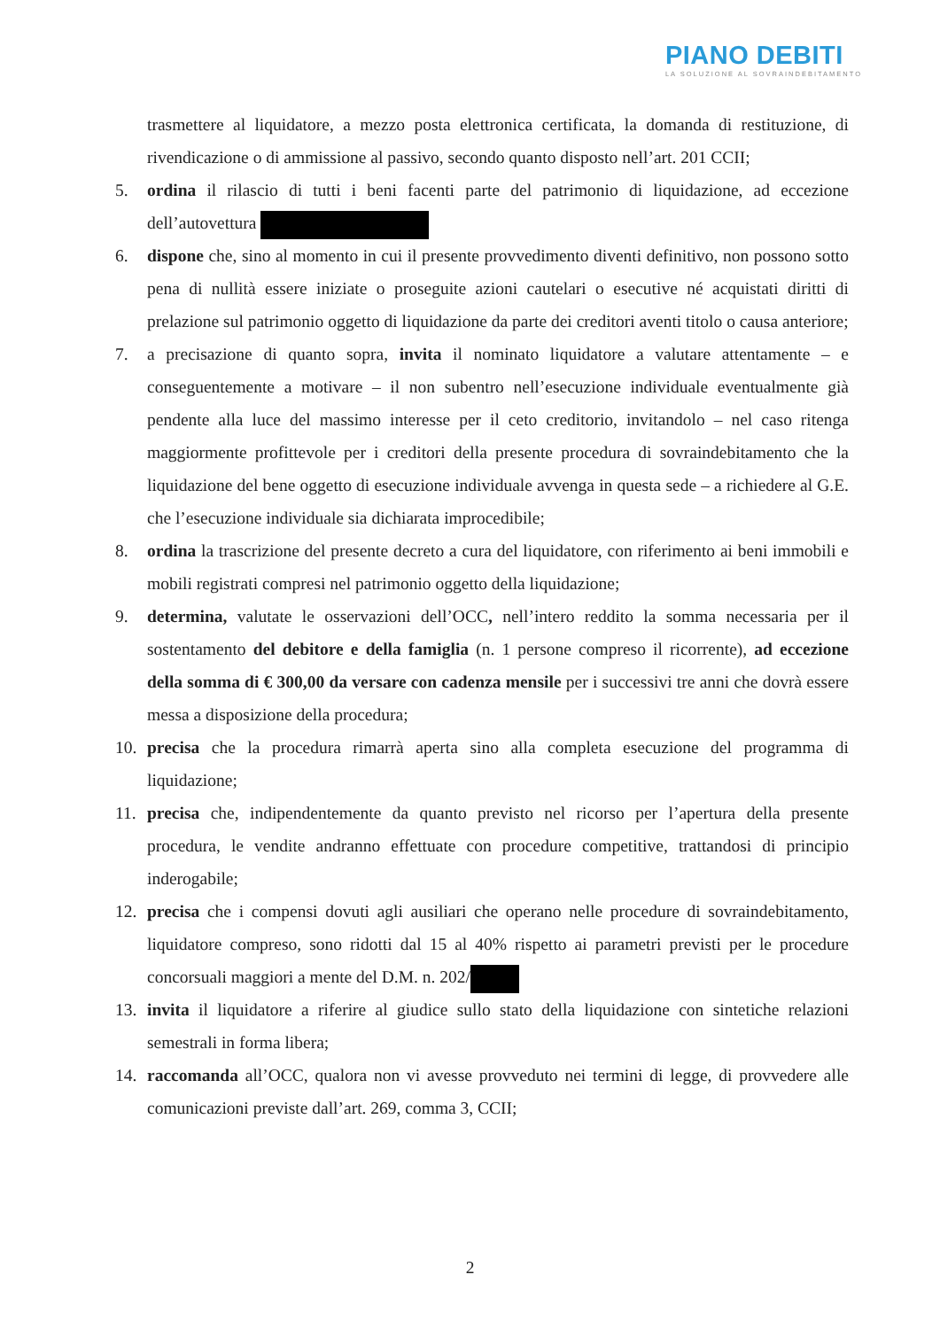PIANO DEBITI
LA SOLUZIONE AL SOVRAINDEBITAMENTO
trasmettere al liquidatore, a mezzo posta elettronica certificata, la domanda di restituzione, di rivendicazione o di ammissione al passivo, secondo quanto disposto nell’art. 201 CCII;
5. ordina il rilascio di tutti i beni facenti parte del patrimonio di liquidazione, ad eccezione dell’autovettura
6. dispone che, sino al momento in cui il presente provvedimento diventi definitivo, non possono sotto pena di nullità essere iniziate o proseguite azioni cautelari o esecutive né acquistati diritti di prelazione sul patrimonio oggetto di liquidazione da parte dei creditori aventi titolo o causa anteriore;
7. a precisazione di quanto sopra, invita il nominato liquidatore a valutare attentamente – e conseguentemente a motivare – il non subentro nell’esecuzione individuale eventualmente già pendente alla luce del massimo interesse per il ceto creditorio, invitandolo – nel caso ritenga maggiormente profittevole per i creditori della presente procedura di sovraindebitamento che la liquidazione del bene oggetto di esecuzione individuale avvenga in questa sede – a richiedere al G.E. che l’esecuzione individuale sia dichiarata improcedibile;
8. ordina la trascrizione del presente decreto a cura del liquidatore, con riferimento ai beni immobili e mobili registrati compresi nel patrimonio oggetto della liquidazione;
9. determina, valutate le osservazioni dell’OCC, nell’intero reddito la somma necessaria per il sostentamento del debitore e della famiglia (n. 1 persone compreso il ricorrente), ad eccezione della somma di € 300,00 da versare con cadenza mensile per i successivi tre anni che dovrà essere messa a disposizione della procedura;
10. precisa che la procedura rimarrà aperta sino alla completa esecuzione del programma di liquidazione;
11. precisa che, indipendentemente da quanto previsto nel ricorso per l’apertura della presente procedura, le vendite andranno effettuate con procedure competitive, trattandosi di principio inderogabile;
12. precisa che i compensi dovuti agli ausiliari che operano nelle procedure di sovraindebitamento, liquidatore compreso, sono ridotti dal 15 al 40% rispetto ai parametri previsti per le procedure concorsuali maggiori a mente del D.M. n. 202/
13. invita il liquidatore a riferire al giudice sullo stato della liquidazione con sintetiche relazioni semestrali in forma libera;
14. raccomanda all’OCC, qualora non vi avesse provveduto nei termini di legge, di provvedere alle comunicazioni previste dall’art. 269, comma 3, CCII;
2